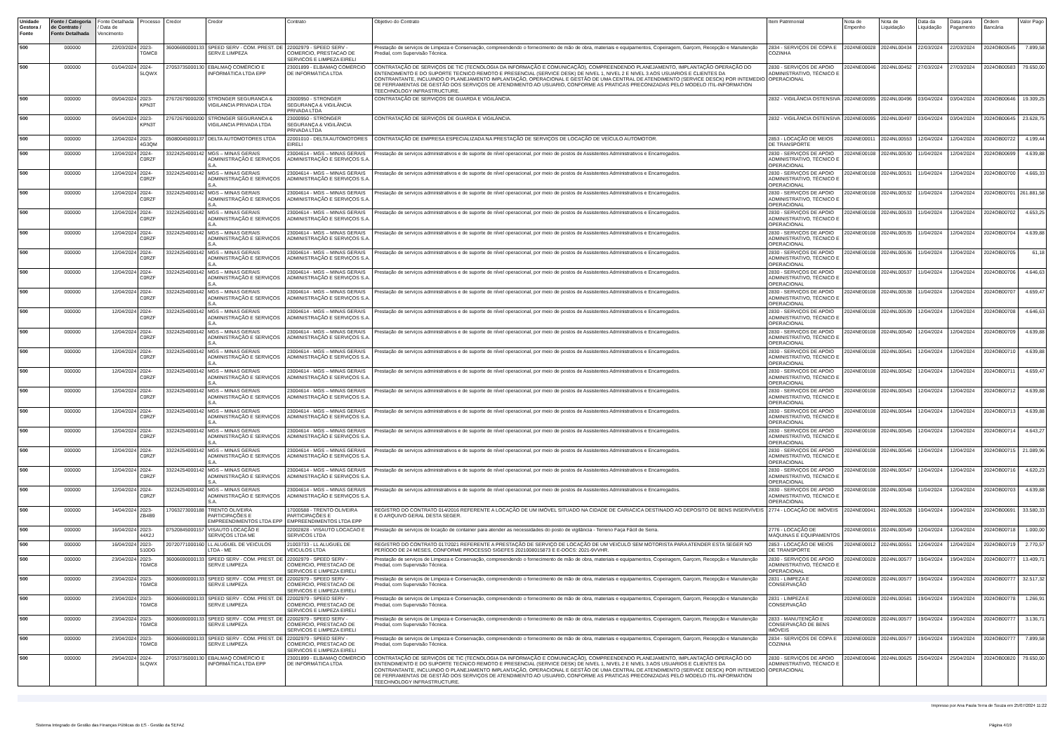| Unidade Gestora / Fonte | Fonte / Categoria de Contrato / Fonte Detalhada | Fonte Detalhada / Data de Vencimento | Processo | Credor | Credor | Contrato | Objetivo do Contrato | Item Patrimonial | Nota de Empenho | Nota de Liquidação | Data da Liquidação | Data para Pagamento | Ordem Bancária | Valor Pago |
| --- | --- | --- | --- | --- | --- | --- | --- | --- | --- | --- | --- | --- | --- | --- |
| 500 | 000000 | 22/03/2024 | 2023-TGMC8 | 36006690000133 | SPEED SERV - COM. PREST. DE SERV.E LIMPEZA | 22002979 - SPEED SERV - COMERCIO, PRESTACAO DE SERVICOS E LIMPEZA EIRELI | Prestação de serviços de Limpeza e Conservação, compreendendo o fornecimento de mão de obra, materiais e equipamentos, Copeiragem, Garçom, Recepção e Manutenção Predial, com Supervisão Técnica. | 2834 - SERVIÇOS DE COPA E COZINHA | 2024NE00028 | 2024NL00434 | 22/03/2024 | 22/03/2024 | 2024OB00545 | 7.899,58 |
| 500 | 000000 | 01/04/2024 | 2024-5LQWX | 27053735000130 | EBALMAQ COMÉRCIO E INFORMÁTICA LTDA EPP | 23001899 - ELBAMAQ COMÉRCIO DE INFORMÁTICA LTDA | CONTRATAÇÃO DE SERVIÇOS DE TIC (TECNOLOGIA DA INFORMAÇÃO E COMUNICAÇÃO), COMPREENDENDO PLANEJAMENTO, IMPLANTAÇÃO OPERAÇÃO DO ENTENDIMENTO E DO SUPORTE TECNICO REMOTO E PRESENCIAL (SERVICE DESK) DE NIVEL 1, NIVEL 2 E NIVEL 3 AOS USUARIOS E CLIENTES DA CONTRANTANTE, INCLUINDO O PLANEJAMENTO IMPLANTAÇÃO, OPERACIONAL E GESTÃO DE UMA CENTRAL DE ATENDIMENTO (SERVICE DESCK) POR INTEMEDIO DE FERRAMENTAS DE GESTÃO DOS SERVIÇOS DE ATENDIMENTO AO USUARIO, CONFORME AS PRATICAS PRECONIZADAS PELO MODELO ITIL-INFORMATION TEECHNOLOGY INFRASTRUCTURE. | 2830 - SERVIÇOS DE APOIO ADMINISTRATIVO, TÉCNICO E OPERACIONAL | 2024NE00046 | 2024NL00452 | 27/03/2024 | 27/03/2024 | 2024OB00583 | 79.650,00 |
| 500 | 000000 | 05/04/2024 | 2023-KPN3T | 27672679000200 | STRONGER SEGURANCA & VIGILANCIA PRIVADA LTDA | 23000950 - STRONGER SEGURANÇA & VIGILÂNCIA PRIVADA LTDA | CONTRATAÇÃO DE SERVIÇOS DE GUARDA E VIGILÂNCIA. | 2832 - VIGILÂNCIA OSTENSIVA | 2024NE00095 | 2024NL00496 | 03/04/2024 | 03/04/2024 | 2024OB00646 | 19.309,25 |
| 500 | 000000 | 05/04/2024 | 2023-KPN3T | 27672679000200 | STRONGER SEGURANCA & VIGILANCIA PRIVADA LTDA | 23000950 - STRONGER SEGURANÇA & VIGILÂNCIA PRIVADA LTDA | CONTRATAÇÃO DE SERVIÇOS DE GUARDA E VIGILÂNCIA. | 2832 - VIGILÂNCIA OSTENSIVA | 2024NE00095 | 2024NL00497 | 03/04/2024 | 03/04/2024 | 2024OB00645 | 23.628,75 |
| 500 | 000000 | 12/04/2024 | 2023-4G3QM | 05080045000137 | DELTA AUTOMOTORES LTDA | 22001010 - DELTA AUTOMOTORES EIRELI | CONTRATAÇÃO DE EMPRESA ESPECIALIZADA NA PRESTAÇÃO DE SERVIÇOS DE LOCAÇÃO DE VEÍCULO AUTOMOTOR. | 2853 - LOCAÇÃO DE MEIOS DE TRANSPORTE | 2024NE00011 | 2024NL00553 | 12/04/2024 | 12/04/2024 | 2024OB00722 | 4.199,44 |
| 500 | 000000 | 12/04/2024 | 2024-C0RZF | 33224254000142 | MGS – MINAS GERAIS ADMINISTRAÇÃO E SERVIÇOS S.A. | 23004614 - MGS – MINAS GERAIS ADMINISTRAÇÃO E SERVIÇOS S.A. | Prestação de serviços administrativos e de suporte de nível operacional, por meio de postos de Assistentes Administrativos e Encarregados. | 2830 - SERVIÇOS DE APOIO ADMINISTRATIVO, TÉCNICO E OPERACIONAL | 2024NE00108 | 2024NL00530 | 11/04/2024 | 12/04/2024 | 2024OB00699 | 4.639,88 |
| 500 | 000000 | 12/04/2024 | 2024-C0RZF | 33224254000142 | MGS – MINAS GERAIS ADMINISTRAÇÃO E SERVIÇOS S.A. | 23004614 - MGS – MINAS GERAIS ADMINISTRAÇÃO E SERVIÇOS S.A. | Prestação de serviços administrativos e de suporte de nível operacional, por meio de postos de Assistentes Administrativos e Encarregados. | 2830 - SERVIÇOS DE APOIO ADMINISTRATIVO, TÉCNICO E OPERACIONAL | 2024NE00108 | 2024NL00531 | 11/04/2024 | 12/04/2024 | 2024OB00700 | 4.665,33 |
| 500 | 000000 | 12/04/2024 | 2024-C0RZF | 33224254000142 | MGS – MINAS GERAIS ADMINISTRAÇÃO E SERVIÇOS S.A. | 23004614 - MGS – MINAS GERAIS ADMINISTRAÇÃO E SERVIÇOS S.A. | Prestação de serviços administrativos e de suporte de nível operacional, por meio de postos de Assistentes Administrativos e Encarregados. | 2830 - SERVIÇOS DE APOIO ADMINISTRATIVO, TÉCNICO E OPERACIONAL | 2024NE00108 | 2024NL00532 | 11/04/2024 | 12/04/2024 | 2024OB00701 | 261.881,58 |
| 500 | 000000 | 12/04/2024 | 2024-C0RZF | 33224254000142 | MGS – MINAS GERAIS ADMINISTRAÇÃO E SERVIÇOS S.A. | 23004614 - MGS – MINAS GERAIS ADMINISTRAÇÃO E SERVIÇOS S.A. | Prestação de serviços administrativos e de suporte de nível operacional, por meio de postos de Assistentes Administrativos e Encarregados. | 2830 - SERVIÇOS DE APOIO ADMINISTRATIVO, TÉCNICO E OPERACIONAL | 2024NE00108 | 2024NL00533 | 11/04/2024 | 12/04/2024 | 2024OB00702 | 4.653,25 |
| 500 | 000000 | 12/04/2024 | 2024-C0RZF | 33224254000142 | MGS – MINAS GERAIS ADMINISTRAÇÃO E SERVIÇOS S.A. | 23004614 - MGS – MINAS GERAIS ADMINISTRAÇÃO E SERVIÇOS S.A. | Prestação de serviços administrativos e de suporte de nível operacional, por meio de postos de Assistentes Administrativos e Encarregados. | 2830 - SERVIÇOS DE APOIO ADMINISTRATIVO, TÉCNICO E OPERACIONAL | 2024NE00108 | 2024NL00535 | 11/04/2024 | 12/04/2024 | 2024OB00704 | 4.639,88 |
| 500 | 000000 | 12/04/2024 | 2024-C0RZF | 33224254000142 | MGS – MINAS GERAIS ADMINISTRAÇÃO E SERVIÇOS S.A. | 23004614 - MGS – MINAS GERAIS ADMINISTRAÇÃO E SERVIÇOS S.A. | Prestação de serviços administrativos e de suporte de nível operacional, por meio de postos de Assistentes Administrativos e Encarregados. | 2830 - SERVIÇOS DE APOIO ADMINISTRATIVO, TÉCNICO E OPERACIONAL | 2024NE00108 | 2024NL00536 | 11/04/2024 | 12/04/2024 | 2024OB00705 | 61,18 |
| 500 | 000000 | 12/04/2024 | 2024-C0RZF | 33224254000142 | MGS – MINAS GERAIS ADMINISTRAÇÃO E SERVIÇOS S.A. | 23004614 - MGS – MINAS GERAIS ADMINISTRAÇÃO E SERVIÇOS S.A. | Prestação de serviços administrativos e de suporte de nível operacional, por meio de postos de Assistentes Administrativos e Encarregados. | 2830 - SERVIÇOS DE APOIO ADMINISTRATIVO, TÉCNICO E OPERACIONAL | 2024NE00108 | 2024NL00537 | 11/04/2024 | 12/04/2024 | 2024OB00706 | 4.646,63 |
| 500 | 000000 | 12/04/2024 | 2024-C0RZF | 33224254000142 | MGS – MINAS GERAIS ADMINISTRAÇÃO E SERVIÇOS S.A. | 23004614 - MGS – MINAS GERAIS ADMINISTRAÇÃO E SERVIÇOS S.A. | Prestação de serviços administrativos e de suporte de nível operacional, por meio de postos de Assistentes Administrativos e Encarregados. | 2830 - SERVIÇOS DE APOIO ADMINISTRATIVO, TÉCNICO E OPERACIONAL | 2024NE00108 | 2024NL00538 | 11/04/2024 | 12/04/2024 | 2024OB00707 | 4.659,47 |
| 500 | 000000 | 12/04/2024 | 2024-C0RZF | 33224254000142 | MGS – MINAS GERAIS ADMINISTRAÇÃO E SERVIÇOS S.A. | 23004614 - MGS – MINAS GERAIS ADMINISTRAÇÃO E SERVIÇOS S.A. | Prestação de serviços administrativos e de suporte de nível operacional, por meio de postos de Assistentes Administrativos e Encarregados. | 2830 - SERVIÇOS DE APOIO ADMINISTRATIVO, TÉCNICO E OPERACIONAL | 2024NE00108 | 2024NL00539 | 12/04/2024 | 12/04/2024 | 2024OB00708 | 4.646,63 |
| 500 | 000000 | 12/04/2024 | 2024-C0RZF | 33224254000142 | MGS – MINAS GERAIS ADMINISTRAÇÃO E SERVIÇOS S.A. | 23004614 - MGS – MINAS GERAIS ADMINISTRAÇÃO E SERVIÇOS S.A. | Prestação de serviços administrativos e de suporte de nível operacional, por meio de postos de Assistentes Administrativos e Encarregados. | 2830 - SERVIÇOS DE APOIO ADMINISTRATIVO, TÉCNICO E OPERACIONAL | 2024NE00108 | 2024NL00540 | 12/04/2024 | 12/04/2024 | 2024OB00709 | 4.639,88 |
| 500 | 000000 | 12/04/2024 | 2024-C0RZF | 33224254000142 | MGS – MINAS GERAIS ADMINISTRAÇÃO E SERVIÇOS S.A. | 23004614 - MGS – MINAS GERAIS ADMINISTRAÇÃO E SERVIÇOS S.A. | Prestação de serviços administrativos e de suporte de nível operacional, por meio de postos de Assistentes Administrativos e Encarregados. | 2830 - SERVIÇOS DE APOIO ADMINISTRATIVO, TÉCNICO E OPERACIONAL | 2024NE00108 | 2024NL00541 | 12/04/2024 | 12/04/2024 | 2024OB00710 | 4.639,88 |
| 500 | 000000 | 12/04/2024 | 2024-C0RZF | 33224254000142 | MGS – MINAS GERAIS ADMINISTRAÇÃO E SERVIÇOS S.A. | 23004614 - MGS – MINAS GERAIS ADMINISTRAÇÃO E SERVIÇOS S.A. | Prestação de serviços administrativos e de suporte de nível operacional, por meio de postos de Assistentes Administrativos e Encarregados. | 2830 - SERVIÇOS DE APOIO ADMINISTRATIVO, TÉCNICO E OPERACIONAL | 2024NE00108 | 2024NL00542 | 12/04/2024 | 12/04/2024 | 2024OB00711 | 4.659,47 |
| 500 | 000000 | 12/04/2024 | 2024-C0RZF | 33224254000142 | MGS – MINAS GERAIS ADMINISTRAÇÃO E SERVIÇOS S.A. | 23004614 - MGS – MINAS GERAIS ADMINISTRAÇÃO E SERVIÇOS S.A. | Prestação de serviços administrativos e de suporte de nível operacional, por meio de postos de Assistentes Administrativos e Encarregados. | 2830 - SERVIÇOS DE APOIO ADMINISTRATIVO, TÉCNICO E OPERACIONAL | 2024NE00108 | 2024NL00543 | 12/04/2024 | 12/04/2024 | 2024OB00712 | 4.639,88 |
| 500 | 000000 | 12/04/2024 | 2024-C0RZF | 33224254000142 | MGS – MINAS GERAIS ADMINISTRAÇÃO E SERVIÇOS S.A. | 23004614 - MGS – MINAS GERAIS ADMINISTRAÇÃO E SERVIÇOS S.A. | Prestação de serviços administrativos e de suporte de nível operacional, por meio de postos de Assistentes Administrativos e Encarregados. | 2830 - SERVIÇOS DE APOIO ADMINISTRATIVO, TÉCNICO E OPERACIONAL | 2024NE00108 | 2024NL00544 | 12/04/2024 | 12/04/2024 | 2024OB00713 | 4.639,88 |
| 500 | 000000 | 12/04/2024 | 2024-C0RZF | 33224254000142 | MGS – MINAS GERAIS ADMINISTRAÇÃO E SERVIÇOS S.A. | 23004614 - MGS – MINAS GERAIS ADMINISTRAÇÃO E SERVIÇOS S.A. | Prestação de serviços administrativos e de suporte de nível operacional, por meio de postos de Assistentes Administrativos e Encarregados. | 2830 - SERVIÇOS DE APOIO ADMINISTRATIVO, TÉCNICO E OPERACIONAL | 2024NE00108 | 2024NL00545 | 12/04/2024 | 12/04/2024 | 2024OB00714 | 4.643,27 |
| 500 | 000000 | 12/04/2024 | 2024-C0RZF | 33224254000142 | MGS – MINAS GERAIS ADMINISTRAÇÃO E SERVIÇOS S.A. | 23004614 - MGS – MINAS GERAIS ADMINISTRAÇÃO E SERVIÇOS S.A. | Prestação de serviços administrativos e de suporte de nível operacional, por meio de postos de Assistentes Administrativos e Encarregados. | 2830 - SERVIÇOS DE APOIO ADMINISTRATIVO, TÉCNICO E OPERACIONAL | 2024NE00108 | 2024NL00546 | 12/04/2024 | 12/04/2024 | 2024OB00715 | 21.089,96 |
| 500 | 000000 | 12/04/2024 | 2024-C0RZF | 33224254000142 | MGS – MINAS GERAIS ADMINISTRAÇÃO E SERVIÇOS S.A. | 23004614 - MGS – MINAS GERAIS ADMINISTRAÇÃO E SERVIÇOS S.A. | Prestação de serviços administrativos e de suporte de nível operacional, por meio de postos de Assistentes Administrativos e Encarregados. | 2830 - SERVIÇOS DE APOIO ADMINISTRATIVO, TÉCNICO E OPERACIONAL | 2024NE00108 | 2024NL00547 | 12/04/2024 | 12/04/2024 | 2024OB00716 | 4.620,23 |
| 500 | 000000 | 12/04/2024 | 2024-C0RZF | 33224254000142 | MGS – MINAS GERAIS ADMINISTRAÇÃO E SERVIÇOS S.A. | 23004614 - MGS – MINAS GERAIS ADMINISTRAÇÃO E SERVIÇOS S.A. | Prestação de serviços administrativos e de suporte de nível operacional, por meio de postos de Assistentes Administrativos e Encarregados. | 2830 - SERVIÇOS DE APOIO ADMINISTRATIVO, TÉCNICO E OPERACIONAL | 2024NE00108 | 2024NL00548 | 11/04/2024 | 12/04/2024 | 2024OB00703 | 4.639,88 |
| 500 | 000000 | 14/04/2024 | 2023-ZB4B9 | 17063273000188 | TRENTO OLIVEIRA PARTICIPAÇÕES E EMPREENDIMENTOS LTDA EPP | 17000588 - TRENTO OLIVEIRA PARTICIPAÇÕES E EMPREENDIMENTOS LTDA EPP | REGISTRO DO CONTRATO 014/2016 REFERENTE A LOCAÇÃO DE UM IMÓVEL SITUADO NA CIDADE DE CARIACICA DESTINADO AO DEPOSITO DE BENS INSERVÍVEIS E O ARQUIVO GERAL DESTA SEGER. | 2774 - LOCAÇÃO DE IMÓVEIS | 2024NE00041 | 2024NL00528 | 10/04/2024 | 10/04/2024 | 2024OB00691 | 33.580,33 |
| 500 | 000000 | 16/04/2024 | 2023-44X2J | 07520845000157 | VISAUTO LOCAÇÃO E SERVIÇOS LTDA ME | 22002828 - VISAUTO LOCACAO E SERVICOS LTDA | Prestação de serviços de locação de container para atender as necessidades do posto de vigilância - Terreno Faça Fácil de Serra. | 2776 - LOCAÇÃO DE MÁQUINAS E EQUIPAMENTOS | 2024NE00016 | 2024NL00549 | 12/04/2024 | 12/04/2024 | 2024OB00718 | 1.000,00 |
| 500 | 000000 | 16/04/2024 | 2023-510DG | 20720771000160 | LL ALUGUEL DE VEICULOS LTDA - ME | 21003733 - LL ALUGUEL DE VEICULOS LTDA | REGISTRO DO CONTRATO 017/2021 REFERENTE A PRESTAÇÃO DE SERVIÇO DE LOCAÇÃO DE UM VEICULO SEM MOTORISTA PARA ATENDER ESTA SEGER NO PERÍODO DE 24 MESES, CONFORME PROCESSO SIGEFES 2021008015873 E E-DOCS: 2021-9VVHR. | 2853 - LOCAÇÃO DE MEIOS DE TRANSPORTE | 2024NE00012 | 2024NL00551 | 12/04/2024 | 12/04/2024 | 2024OB00719 | 2.770,57 |
| 500 | 000000 | 23/04/2024 | 2023-TGMC8 | 36006690000133 | SPEED SERV - COM. PREST. DE SERV.E LIMPEZA | 22002979 - SPEED SERV - COMERCIO, PRESTACAO DE SERVICOS E LIMPEZA EIRELI | Prestação de serviços de Limpeza e Conservação, compreendendo o fornecimento de mão de obra, materiais e equipamentos, Copeiragem, Garçom, Recepção e Manutenção Predial, com Supervisão Técnica. | 2830 - SERVIÇOS DE APOIO ADMINISTRATIVO, TÉCNICO E OPERACIONAL | 2024NE00028 | 2024NL00577 | 19/04/2024 | 19/04/2024 | 2024OB00777 | 13.409,71 |
| 500 | 000000 | 23/04/2024 | 2023-TGMC8 | 36006690000133 | SPEED SERV - COM. PREST. DE SERV.E LIMPEZA | 22002979 - SPEED SERV - COMERCIO, PRESTACAO DE SERVICOS E LIMPEZA EIRELI | Prestação de serviços de Limpeza e Conservação, compreendendo o fornecimento de mão de obra, materiais e equipamentos, Copeiragem, Garçom, Recepção e Manutenção Predial, com Supervisão Técnica. | 2831 - LIMPEZA E CONSERVAÇÃO | 2024NE00028 | 2024NL00577 | 19/04/2024 | 19/04/2024 | 2024OB00777 | 32.517,32 |
| 500 | 000000 | 23/04/2024 | 2023-TGMC8 | 36006690000133 | SPEED SERV - COM. PREST. DE SERV.E LIMPEZA | 22002979 - SPEED SERV - COMERCIO, PRESTACAO DE SERVICOS E LIMPEZA EIRELI | Prestação de serviços de Limpeza e Conservação, compreendendo o fornecimento de mão de obra, materiais e equipamentos, Copeiragem, Garçom, Recepção e Manutenção Predial, com Supervisão Técnica. | 2831 - LIMPEZA E CONSERVAÇÃO | 2024NE00028 | 2024NL00581 | 19/04/2024 | 19/04/2024 | 2024OB00778 | 1.266,91 |
| 500 | 000000 | 23/04/2024 | 2023-TGMC8 | 36006690000133 | SPEED SERV - COM. PREST. DE SERV.E LIMPEZA | 22002979 - SPEED SERV - COMERCIO, PRESTACAO DE SERVICOS E LIMPEZA EIRELI | Prestação de serviços de Limpeza e Conservação, compreendendo o fornecimento de mão de obra, materiais e equipamentos, Copeiragem, Garçom, Recepção e Manutenção Predial, com Supervisão Técnica. | 2833 - MANUTENÇÃO E CONSERVAÇÃO DE BENS IMÓVEIS | 2024NE00028 | 2024NL00577 | 19/04/2024 | 19/04/2024 | 2024OB00777 | 3.136,71 |
| 500 | 000000 | 23/04/2024 | 2023-TGMC8 | 36006690000133 | SPEED SERV - COM. PREST. DE SERV.E LIMPEZA | 22002979 - SPEED SERV - COMERCIO, PRESTACAO DE SERVICOS E LIMPEZA EIRELI | Prestação de serviços de Limpeza e Conservação, compreendendo o fornecimento de mão de obra, materiais e equipamentos, Copeiragem, Garçom, Recepção e Manutenção Predial, com Supervisão Técnica. | 2834 - SERVIÇOS DE COPA E COZINHA | 2024NE00028 | 2024NL00577 | 19/04/2024 | 19/04/2024 | 2024OB00777 | 7.899,58 |
| 500 | 000000 | 29/04/2024 | 2024-5LQWX | 27053735000130 | EBALMAQ COMÉRCIO E INFORMÁTICA LTDA EPP | 23001899 - ELBAMAQ COMÉRCIO DE INFORMÁTICA LTDA | CONTRATAÇÃO DE SERVIÇOS DE TIC (TECNOLOGIA DA INFORMAÇÃO E COMUNICAÇÃO), COMPREENDENDO PLANEJAMENTO, IMPLANTAÇÃO OPERAÇÃO DO ENTENDIMENTO E DO SUPORTE TECNICO REMOTO E PRESENCIAL (SERVICE DESK) DE NIVEL 1, NIVEL 2 E NIVEL 3 AOS USUARIOS E CLIENTES DA CONTRANTANTE, INCLUINDO O PLANEJAMENTO IMPLANTAÇÃO, OPERACIONAL E GESTÃO DE UMA CENTRAL DE ATENDIMENTO (SERVICE DESCK) POR INTEMEDIO DE FERRAMENTAS DE GESTÃO DOS SERVIÇOS DE ATENDIMENTO AO USUARIO, CONFORME AS PRATICAS PRECONIZADAS PELO MODELO ITIL-INFORMATION TEECHNOLOGY INFRASTRUCTURE. | 2830 - SERVIÇOS DE APOIO ADMINISTRATIVO, TÉCNICO E OPERACIONAL | 2024NE00046 | 2024NL00625 | 25/04/2024 | 25/04/2024 | 2024OB00820 | 79.650,00 |
Impresso por Ana Paula Terra de Souza em 25/07/2024 11:22
Sistema Integrado de Gestão das Finanças Públicas do ES - Gestão da SEFAZ Página 4/19